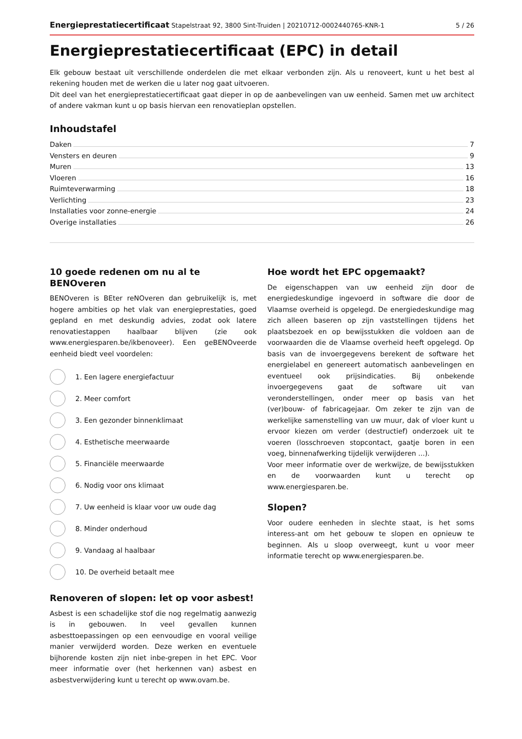Energieprestatiecertificaat Stapelstraat 92, 3800 Sint-Truiden | 20210712-0002440765-KNR-1 5 / 26
Energieprestatiecertificaat (EPC) in detail
Elk gebouw bestaat uit verschillende onderdelen die met elkaar verbonden zijn. Als u renoveert, kunt u het best al rekening houden met de werken die u later nog gaat uitvoeren.
Dit deel van het energieprestatiecertificaat gaat dieper in op de aanbevelingen van uw eenheid. Samen met uw architect of andere vakman kunt u op basis hiervan een renovatieplan opstellen.
Inhoudstafel
Daken 7
Vensters en deuren 9
Muren 13
Vloeren 16
Ruimteverwarming 18
Verlichting 23
Installaties voor zonne-energie 24
Overige installaties 26
10 goede redenen om nu al te BENOveren
BENOveren is BEter reNOveren dan gebruikelijk is, met hogere ambities op het vlak van energieprestaties, goed gepland en met deskundig advies, zodat ook latere renovatiestappen haalbaar blijven (zie ook www.energiesparen.be/ikbenoveer). Een geBENOveerde eenheid biedt veel voordelen:
1. Een lagere energiefactuur
2. Meer comfort
3. Een gezonder binnenklimaat
4. Esthetische meerwaarde
5. Financiële meerwaarde
6. Nodig voor ons klimaat
7. Uw eenheid is klaar voor uw oude dag
8. Minder onderhoud
9. Vandaag al haalbaar
10. De overheid betaalt mee
Renoveren of slopen: let op voor asbest!
Asbest is een schadelijke stof die nog regelmatig aanwezig is in gebouwen. In veel gevallen kunnen asbesttoepassingen op een eenvoudige en vooral veilige manier verwijderd worden. Deze werken en eventuele bijhorende kosten zijn niet inbe-grepen in het EPC. Voor meer informatie over (het herkennen van) asbest en asbestverwijdering kunt u terecht op www.ovam.be.
Hoe wordt het EPC opgemaakt?
De eigenschappen van uw eenheid zijn door de energiedeskundige ingevoerd in software die door de Vlaamse overheid is opgelegd. De energiedeskundige mag zich alleen baseren op zijn vaststellingen tijdens het plaatsbezoek en op bewijsstukken die voldoen aan de voorwaarden die de Vlaamse overheid heeft opgelegd. Op basis van de invoergegevens berekent de software het energielabel en genereert automatisch aanbevelingen en eventueel ook prijsindicaties. Bij onbekende invoergegevens gaat de software uit van veronderstellingen, onder meer op basis van het (ver)bouw- of fabricagejaar. Om zeker te zijn van de werkelijke samenstelling van uw muur, dak of vloer kunt u ervoor kiezen om verder (destructief) onderzoek uit te voeren (losschroeven stopcontact, gaatje boren in een voeg, binnenafwerking tijdelijk verwijderen ...).
Voor meer informatie over de werkwijze, de bewijsstukken en de voorwaarden kunt u terecht op www.energiesparen.be.
Slopen?
Voor oudere eenheden in slechte staat, is het soms interess-ant om het gebouw te slopen en opnieuw te beginnen. Als u sloop overweegt, kunt u voor meer informatie terecht op www.energiesparen.be.